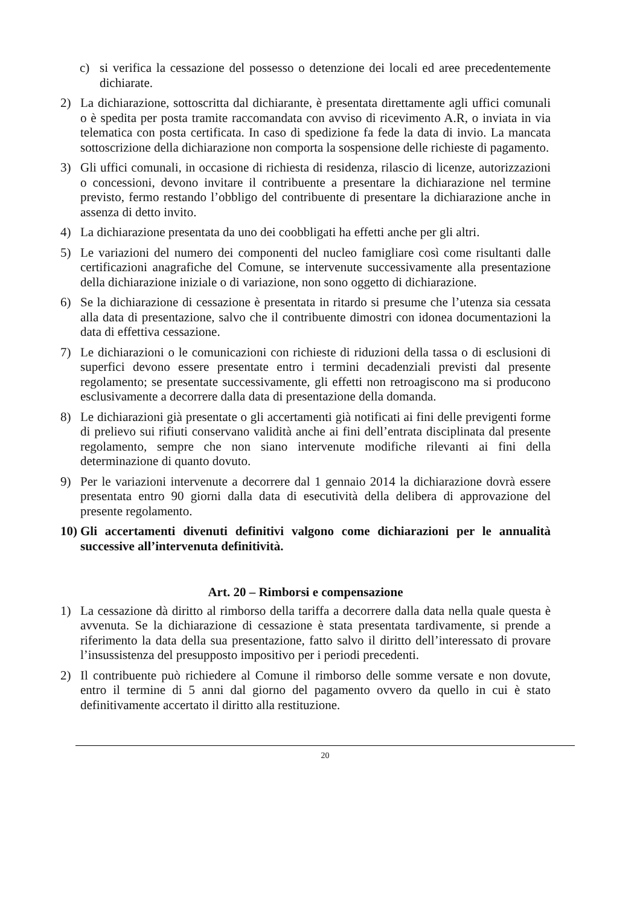c) si verifica la cessazione del possesso o detenzione dei locali ed aree precedentemente dichiarate.
2) La dichiarazione, sottoscritta dal dichiarante, è presentata direttamente agli uffici comunali o è spedita per posta tramite raccomandata con avviso di ricevimento A.R, o inviata in via telematica con posta certificata. In caso di spedizione fa fede la data di invio. La mancata sottoscrizione della dichiarazione non comporta la sospensione delle richieste di pagamento.
3) Gli uffici comunali, in occasione di richiesta di residenza, rilascio di licenze, autorizzazioni o concessioni, devono invitare il contribuente a presentare la dichiarazione nel termine previsto, fermo restando l’obbligo del contribuente di presentare la dichiarazione anche in assenza di detto invito.
4) La dichiarazione presentata da uno dei coobbligati ha effetti anche per gli altri.
5) Le variazioni del numero dei componenti del nucleo famigliare così come risultanti dalle certificazioni anagrafiche del Comune, se intervenute successivamente alla presentazione della dichiarazione iniziale o di variazione, non sono oggetto di dichiarazione.
6) Se la dichiarazione di cessazione è presentata in ritardo si presume che l’utenza sia cessata alla data di presentazione, salvo che il contribuente dimostri con idonea documentazioni la data di effettiva cessazione.
7) Le dichiarazioni o le comunicazioni con richieste di riduzioni della tassa o di esclusioni di superfici devono essere presentate entro i termini decadenziali previsti dal presente regolamento; se presentate successivamente, gli effetti non retroagiscono ma si producono esclusivamente a decorrere dalla data di presentazione della domanda.
8) Le dichiarazioni già presentate o gli accertamenti già notificati ai fini delle previgenti forme di prelievo sui rifiuti conservano validità anche ai fini dell’entrata disciplinata dal presente regolamento, sempre che non siano intervenute modifiche rilevanti ai fini della determinazione di quanto dovuto.
9) Per le variazioni intervenute a decorrere dal 1 gennaio 2014 la dichiarazione dovrà essere presentata entro 90 giorni dalla data di esecutività della delibera di approvazione del presente regolamento.
10) Gli accertamenti divenuti definitivi valgono come dichiarazioni per le annualità successive all’intervenuta definitività.
Art. 20 – Rimborsi e compensazione
1) La cessazione dà diritto al rimborso della tariffa a decorrere dalla data nella quale questa è avvenuta. Se la dichiarazione di cessazione è stata presentata tardivamente, si prende a riferimento la data della sua presentazione, fatto salvo il diritto dell’interessato di provare l’insussistenza del presupposto impositivo per i periodi precedenti.
2) Il contribuente può richiedere al Comune il rimborso delle somme versate e non dovute, entro il termine di 5 anni dal giorno del pagamento ovvero da quello in cui è stato definitivamente accertato il diritto alla restituzione.
20